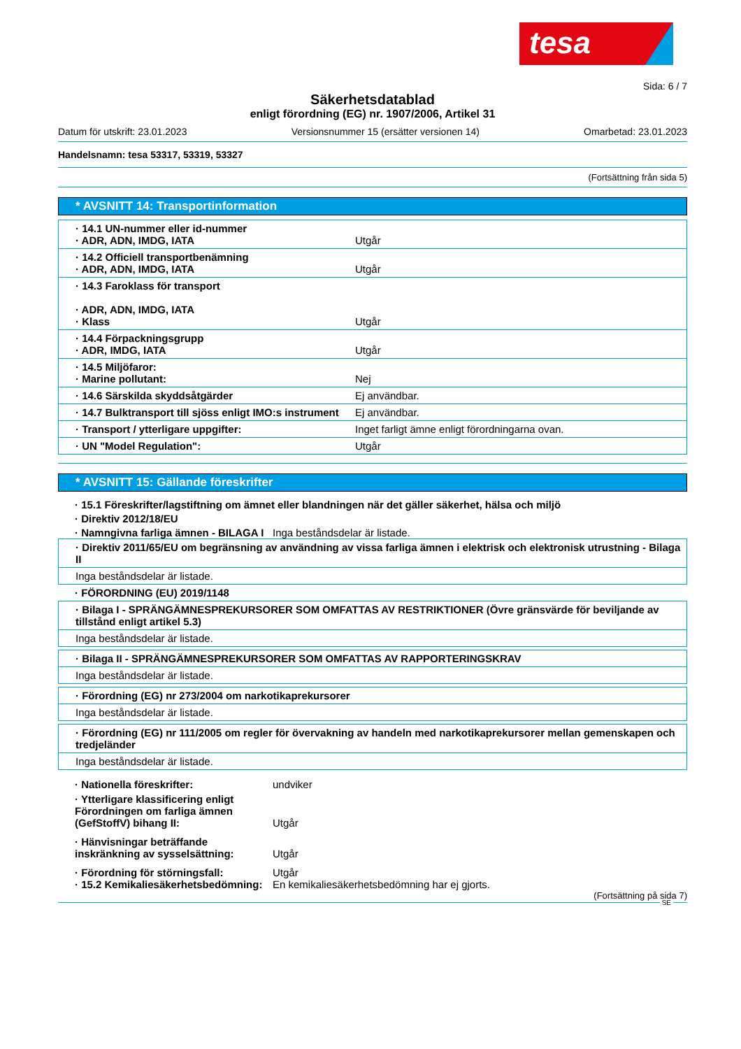tesa
Sida: 6 / 7
Säkerhetsdatablad
enligt förordning (EG) nr. 1907/2006, Artikel 31
Datum för utskrift: 23.01.2023 Versionsnummer 15 (ersätter versionen 14) Omarbetad: 23.01.2023
Handelsnamn: tesa 53317, 53319, 53327
(Fortsättning från sida 5)
* AVSNITT 14: Transportinformation
| · 14.1 UN-nummer eller id-nummer · ADR, ADN, IMDG, IATA | Utgår |
| · 14.2 Officiell transportbenämning · ADR, ADN, IMDG, IATA | Utgår |
| · 14.3 Faroklass för transport · ADR, ADN, IMDG, IATA · Klass | Utgår |
| · 14.4 Förpackningsgrupp · ADR, IMDG, IATA | Utgår |
| · 14.5 Miljöfaror: · Marine pollutant: | Nej |
| · 14.6 Särskilda skyddsåtgärder | Ej användbar. |
| · 14.7 Bulktransport till sjöss enligt IMO:s instrument | Ej användbar. |
| · Transport / ytterligare uppgifter: | Inget farligt ämne enligt förordningarna ovan. |
| · UN "Model Regulation": | Utgår |
* AVSNITT 15: Gällande föreskrifter
· 15.1 Föreskrifter/lagstiftning om ämnet eller blandningen när det gäller säkerhet, hälsa och miljö
· Direktiv 2012/18/EU
· Namngivna farliga ämnen - BILAGA I
Inga beståndsdelar är listade.
| · Direktiv 2011/65/EU om begränsning av användning av vissa farliga ämnen i elektrisk och elektronisk utrustning - Bilaga II |
| Inga beståndsdelar är listade. |
· FÖRORDNING (EU) 2019/1148
| · Bilaga I - SPRÄNGÄMNESPREKURSORER SOM OMFATTAS AV RESTRIKTIONER (Övre gränsvärde för beviljande av tillstånd enligt artikel 5.3) |
| Inga beståndsdelar är listade. |
| · Bilaga II - SPRÄNGÄMNESPREKURSORER SOM OMFATTAS AV RAPPORTERINGSKRAV |
| Inga beståndsdelar är listade. |
| · Förordning (EG) nr 273/2004 om narkotikaprekursorer |
| Inga beståndsdelar är listade. |
| · Förordning (EG) nr 111/2005 om regler för övervakning av handeln med narkotikaprekursorer mellan gemenskapen och tredjeländer |
| Inga beståndsdelar är listade. |
· Nationella föreskrifter: undviker
· Ytterligare klassificering enligt Förordningen om farliga ämnen (GefStoffV) bihang II:
Utgår
· Hänvisningar beträffande inskränkning av sysselsättning:
Utgår
· Förordning för störningsfall: Utgår
· 15.2 Kemikaliesäkerhetsbedömning:
En kemikaliesäkerhetsbedömning har ej gjorts.
(Fortsättning på sida 7)
SE